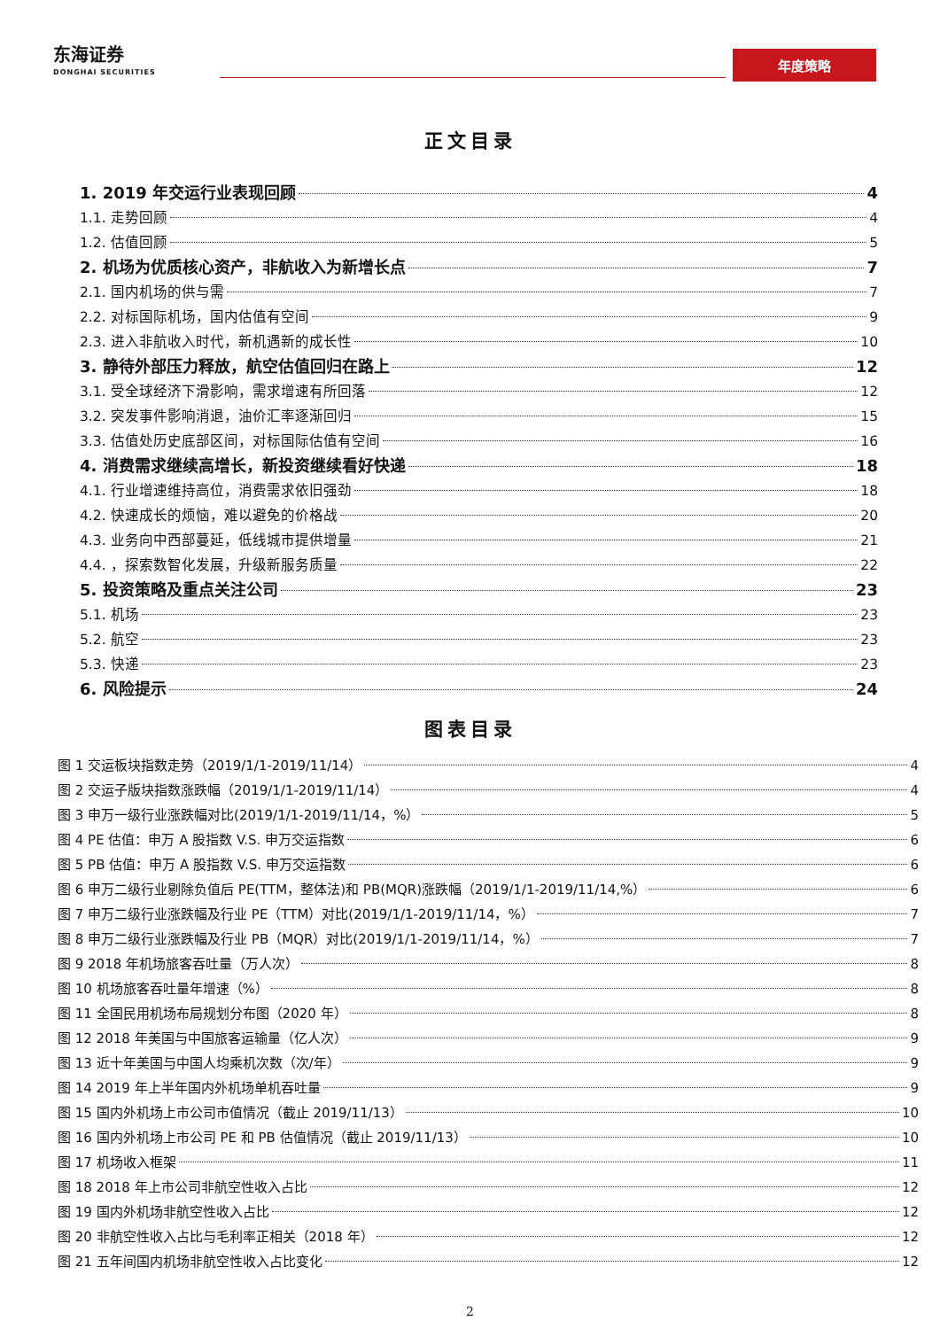东海证券
DONGHAI SECURITIES
年度策略
正文目录
1. 2019 年交运行业表现回顾 4
1.1. 走势回顾 4
1.2. 估值回顾 5
2. 机场为优质核心资产，非航收入为新增长点 7
2.1. 国内机场的供与需 7
2.2. 对标国际机场，国内估值有空间 9
2.3. 进入非航收入时代，新机遇新的成长性 10
3. 静待外部压力释放，航空估值回归在路上 12
3.1. 受全球经济下滑影响，需求增速有所回落 12
3.2. 突发事件影响消退，油价汇率逐渐回归 15
3.3. 估值处历史底部区间，对标国际估值有空间 16
4. 消费需求继续高增长，新投资继续看好快递 18
4.1. 行业增速维持高位，消费需求依旧强劲 18
4.2. 快速成长的烦恼，难以避免的价格战 20
4.3. 业务向中西部蔓延，低线城市提供增量 21
4.4. ，探索数智化发展，升级新服务质量 22
5. 投资策略及重点关注公司 23
5.1. 机场 23
5.2. 航空 23
5.3. 快递 23
6. 风险提示 24
图表目录
图 1 交运板块指数走势（2019/1/1-2019/11/14） 4
图 2 交运子版块指数涨跌幅（2019/1/1-2019/11/14） 4
图 3 申万一级行业涨跌幅对比(2019/1/1-2019/11/14，%） 5
图 4 PE 估值：申万 A 股指数 V.S. 申万交运指数 6
图 5 PB 估值：申万 A 股指数 V.S. 申万交运指数 6
图 6 申万二级行业剔除负值后 PE(TTM，整体法)和 PB(MQR)涨跌幅（2019/1/1-2019/11/14,%） 6
图 7 申万二级行业涨跌幅及行业 PE（TTM）对比(2019/1/1-2019/11/14，%） 7
图 8 申万二级行业涨跌幅及行业 PB（MQR）对比(2019/1/1-2019/11/14，%） 7
图 9 2018 年机场旅客吞吐量（万人次） 8
图 10 机场旅客吞吐量年增速（%） 8
图 11 全国民用机场布局规划分布图（2020 年） 8
图 12 2018 年美国与中国旅客运输量（亿人次） 9
图 13 近十年美国与中国人均乘机次数（次/年） 9
图 14 2019 年上半年国内外机场单机吞吐量 9
图 15 国内外机场上市公司市值情况（截止 2019/11/13） 10
图 16 国内外机场上市公司 PE 和 PB 估值情况（截止 2019/11/13） 10
图 17 机场收入框架 11
图 18 2018 年上市公司非航空性收入占比 12
图 19 国内外机场非航空性收入占比 12
图 20 非航空性收入占比与毛利率正相关（2018 年） 12
图 21 五年间国内机场非航空性收入占比变化 12
2